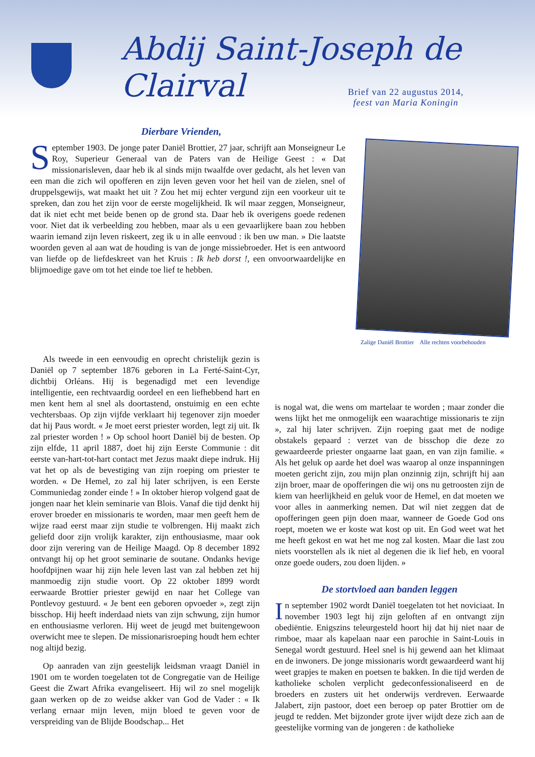Abdij Saint-Joseph de Clairval
Brief van 22 augustus 2014,
feest van Maria Koningin
Dierbare Vrienden,
September 1903. De jonge pater Daniël Brottier, 27 jaar, schrijft aan Monseigneur Le Roy, Superieur Generaal van de Paters van de Heilige Geest : « Dat missionarisleven, daar heb ik al sinds mijn twaalfde over gedacht, als het leven van een man die zich wil opofferen en zijn leven geven voor het heil van de zielen, snel of druppelsgewijs, wat maakt het uit ? Zou het mij echter vergund zijn een voorkeur uit te spreken, dan zou het zijn voor de eerste mogelijkheid. Ik wil maar zeggen, Monseigneur, dat ik niet echt met beide benen op de grond sta. Daar heb ik overigens goede redenen voor. Niet dat ik verbeelding zou hebben, maar als u een gevaarlijkere baan zou hebben waarin iemand zijn leven riskeert, zeg ik u in alle eenvoud : ik ben uw man. » Die laatste woorden geven al aan wat de houding is van de jonge missiebroeder. Het is een antwoord van liefde op de liefdeskreet van het Kruis : Ik heb dorst !, een onvoorwaardelijke en blijmoedige gave om tot het einde toe lief te hebben.
Zalige Daniël Brottier Alle rechten voorbehouden
Als tweede in een eenvoudig en oprecht christelijk gezin is Daniël op 7 september 1876 geboren in La Ferté-Saint-Cyr, dichtbij Orléans. Hij is begenadigd met een levendige intelligentie, een rechtvaardig oordeel en een liefhebbend hart en men kent hem al snel als doortastend, onstuimig en een echte vechtersbaas. Op zijn vijfde verklaart hij tegenover zijn moeder dat hij Paus wordt. « Je moet eerst priester worden, legt zij uit. Ik zal priester worden ! » Op school hoort Daniël bij de besten. Op zijn elfde, 11 april 1887, doet hij zijn Eerste Communie : dit eerste van-hart-tot-hart contact met Jezus maakt diepe indruk. Hij vat het op als de bevestiging van zijn roeping om priester te worden. « De Hemel, zo zal hij later schrijven, is een Eerste Communiedag zonder einde ! » In oktober hierop volgend gaat de jongen naar het klein seminarie van Blois. Vanaf die tijd denkt hij erover broeder en missionaris te worden, maar men geeft hem de wijze raad eerst maar zijn studie te volbrengen. Hij maakt zich geliefd door zijn vrolijk karakter, zijn enthousiasme, maar ook door zijn verering van de Heilige Maagd. Op 8 december 1892 ontvangt hij op het groot seminarie de soutane. Ondanks hevige hoofdpijnen waar hij zijn hele leven last van zal hebben zet hij manmoedig zijn studie voort. Op 22 oktober 1899 wordt eerwaarde Brottier priester gewijd en naar het College van Pontlevoy gestuurd. « Je bent een geboren opvoeder », zegt zijn bisschop. Hij heeft inderdaad niets van zijn schwung, zijn humor en enthousiasme verloren. Hij weet de jeugd met buitengewoon overwicht mee te slepen. De missionarisroeping houdt hem echter nog altijd bezig.
Op aanraden van zijn geestelijk leidsman vraagt Daniël in 1901 om te worden toegelaten tot de Congregatie van de Heilige Geest die Zwart Afrika evangeliseert. Hij wil zo snel mogelijk gaan werken op de zo weidse akker van God de Vader : « Ik verlang ernaar mijn leven, mijn bloed te geven voor de verspreiding van de Blijde Boodschap... Het
is nogal wat, die wens om martelaar te worden ; maar zonder die wens lijkt het me onmogelijk een waarachtige missionaris te zijn », zal hij later schrijven. Zijn roeping gaat met de nodige obstakels gepaard : verzet van de bisschop die deze zo gewaardeerde priester ongaarne laat gaan, en van zijn familie. « Als het geluk op aarde het doel was waarop al onze inspanningen moeten gericht zijn, zou mijn plan onzinnig zijn, schrijft hij aan zijn broer, maar de opofferingen die wij ons nu getroosten zijn de kiem van heerlijkheid en geluk voor de Hemel, en dat moeten we voor alles in aanmerking nemen. Dat wil niet zeggen dat de opofferingen geen pijn doen maar, wanneer de Goede God ons roept, moeten we er koste wat kost op uit. En God weet wat het me heeft gekost en wat het me nog zal kosten. Maar die last zou niets voorstellen als ik niet al degenen die ik lief heb, en vooral onze goede ouders, zou doen lijden. »
De stortvloed aan banden leggen
In september 1902 wordt Daniël toegelaten tot het noviciaat. In november 1903 legt hij zijn geloften af en ontvangt zijn obediëntie. Enigszins teleurgesteld hoort hij dat hij niet naar de rimboe, maar als kapelaan naar een parochie in Saint-Louis in Senegal wordt gestuurd. Heel snel is hij gewend aan het klimaat en de inwoners. De jonge missionaris wordt gewaardeerd want hij weet grapjes te maken en poetsen te bakken. In die tijd werden de katholieke scholen verplicht gedeconfessionaliseerd en de broeders en zusters uit het onderwijs verdreven. Eerwaarde Jalabert, zijn pastoor, doet een beroep op pater Brottier om de jeugd te redden. Met bijzonder grote ijver wijdt deze zich aan de geestelijke vorming van de jongeren : de katholieke